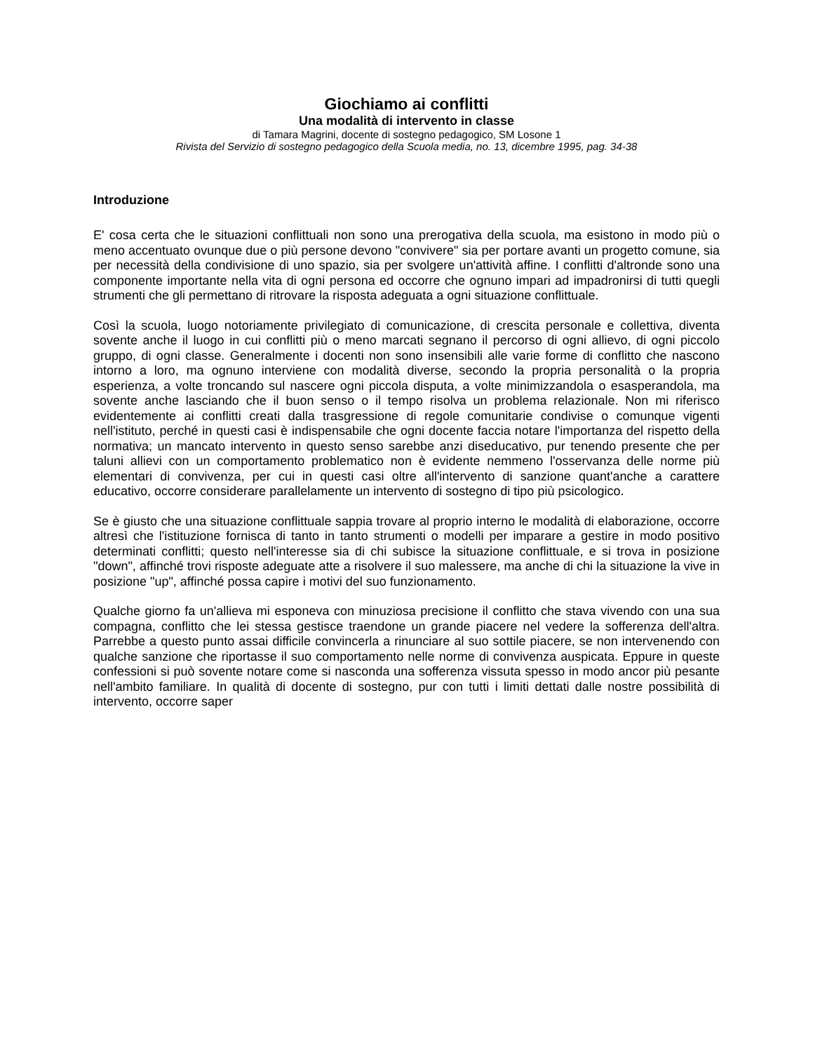Giochiamo ai conflitti
Una modalità di intervento in classe
di Tamara Magrini, docente di sostegno pedagogico, SM Losone 1
Rivista del Servizio di sostegno pedagogico della Scuola media, no. 13, dicembre 1995, pag. 34-38
Introduzione
E' cosa certa che le situazioni conflittuali non sono una prerogativa della scuola, ma esistono in modo più o meno accentuato ovunque due o più persone devono "convivere" sia per portare avanti un progetto comune, sia per necessità della condivisione di uno spazio, sia per svolgere un'attività affine. I conflitti d'altronde sono una componente importante nella vita di ogni persona ed occorre che ognuno impari ad impadronirsi di tutti quegli strumenti che gli permettano di ritrovare la risposta adeguata a ogni situazione conflittuale.
Così la scuola, luogo notoriamente privilegiato di comunicazione, di crescita personale e collettiva, diventa sovente anche il luogo in cui conflitti più o meno marcati segnano il percorso di ogni allievo, di ogni piccolo gruppo, di ogni classe. Generalmente i docenti non sono insensibili alle varie forme di conflitto che nascono intorno a loro, ma ognuno interviene con modalità diverse, secondo la propria personalità o la propria esperienza, a volte troncando sul nascere ogni piccola disputa, a volte minimizzandola o esasperandola, ma sovente anche lasciando che il buon senso o il tempo risolva un problema relazionale. Non mi riferisco evidentemente ai conflitti creati dalla trasgressione di regole comunitarie condivise o comunque vigenti nell'istituto, perché in questi casi è indispensabile che ogni docente faccia notare l'importanza del rispetto della normativa; un mancato intervento in questo senso sarebbe anzi diseducativo, pur tenendo presente che per taluni allievi con un comportamento problematico non è evidente nemmeno l'osservanza delle norme più elementari di convivenza, per cui in questi casi oltre all'intervento di sanzione quant'anche a carattere educativo, occorre considerare parallelamente un intervento di sostegno di tipo più psicologico.
Se è giusto che una situazione conflittuale sappia trovare al proprio interno le modalità di elaborazione, occorre altresì che l'istituzione fornisca di tanto in tanto strumenti o modelli per imparare a gestire in modo positivo determinati conflitti; questo nell'interesse sia di chi subisce la situazione conflittuale, e si trova in posizione "down", affinché trovi risposte adeguate atte a risolvere il suo malessere, ma anche di chi la situazione la vive in posizione "up", affinché possa capire i motivi del suo funzionamento.
Qualche giorno fa un'allieva mi esponeva con minuziosa precisione il conflitto che stava vivendo con una sua compagna, conflitto che lei stessa gestisce traendone un grande piacere nel vedere la sofferenza dell'altra. Parrebbe a questo punto assai difficile convincerla a rinunciare al suo sottile piacere, se non intervenendo con qualche sanzione che riportasse il suo comportamento nelle norme di convivenza auspicata. Eppure in queste confessioni si può sovente notare come si nasconda una sofferenza vissuta spesso in modo ancor più pesante nell'ambito familiare. In qualità di docente di sostegno, pur con tutti i limiti dettati dalle nostre possibilità di intervento, occorre saper